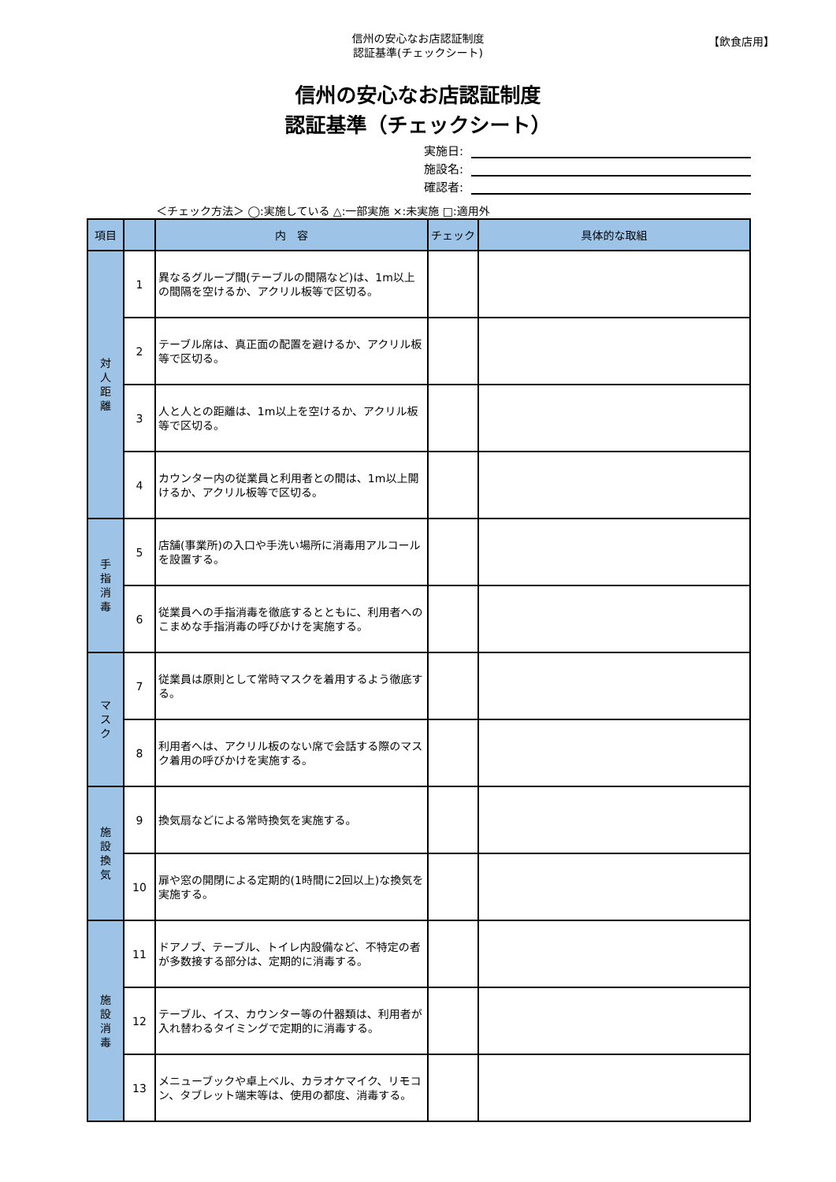信州の安心なお店認証制度
認証基準(チェックシート)
【飲食店用】
信州の安心なお店認証制度
認証基準（チェックシート）
実施日:
施設名:
確認者:
＜チェック方法＞ ◯:実施している △:一部実施 ×:未実施 □:適用外
| 項目 | | 内 容 | チェック | 具体的な取組 |
| --- | --- | --- | --- | --- |
| 対 人 距 離 | 1 | 異なるグループ間(テーブルの間隔など)は、1m以上の間隔を空けるか、アクリル板等で区切る。 | | |
| | 2 | テーブル席は、真正面の配置を避けるか、アクリル板等で区切る。 | | |
| | 3 | 人と人との距離は、1m以上を空けるか、アクリル板等で区切る。 | | |
| | 4 | カウンター内の従業員と利用者との間は、1m以上開けるか、アクリル板等で区切る。 | | |
| 手 指 消 毒 | 5 | 店舗(事業所)の入口や手洗い場所に消毒用アルコールを設置する。 | | |
| | 6 | 従業員への手指消毒を徹底するとともに、利用者へのこまめな手指消毒の呼びかけを実施する。 | | |
| マ ス ク | 7 | 従業員は原則として常時マスクを着用するよう徹底する。 | | |
| | 8 | 利用者へは、アクリル板のない席で会話する際のマスク着用の呼びかけを実施する。 | | |
| 施 設 換 気 | 9 | 換気扇などによる常時換気を実施する。 | | |
| | 10 | 扉や窓の開閉による定期的(1時間に2回以上)な換気を実施する。 | | |
| 施 設 消 毒 | 11 | ドアノブ、テーブル、トイレ内設備など、不特定の者が多数接する部分は、定期的に消毒する。 | | |
| | 12 | テーブル、イス、カウンター等の什器類は、利用者が入れ替わるタイミングで定期的に消毒する。 | | |
| | 13 | メニューブックや卓上ベル、カラオケマイク、リモコン、タブレット端末等は、使用の都度、消毒する。 | | |